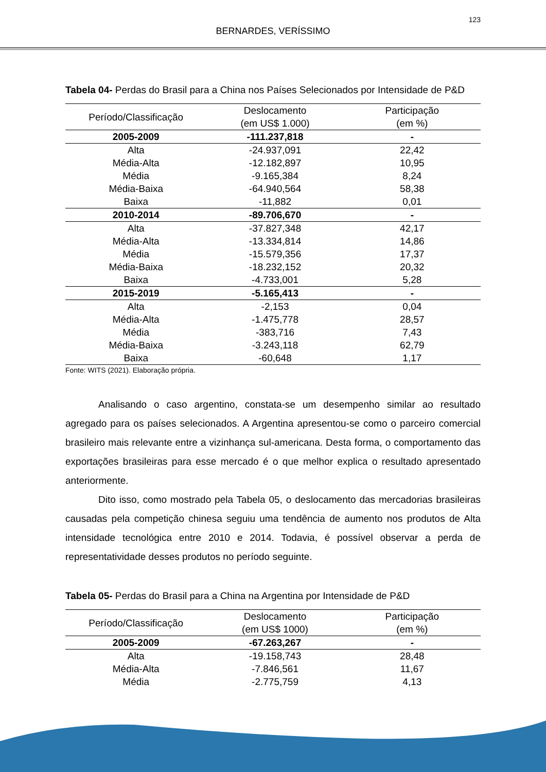123
BERNARDES, VERÍSSIMO
Tabela 04- Perdas do Brasil para a China nos Países Selecionados por Intensidade de P&D
| Período/Classificação | Deslocamento (em US$ 1.000) | Participação (em %) |
| --- | --- | --- |
| 2005-2009 | -111.237,818 | - |
| Alta | -24.937,091 | 22,42 |
| Média-Alta | -12.182,897 | 10,95 |
| Média | -9.165,384 | 8,24 |
| Média-Baixa | -64.940,564 | 58,38 |
| Baixa | -11,882 | 0,01 |
| 2010-2014 | -89.706,670 | - |
| Alta | -37.827,348 | 42,17 |
| Média-Alta | -13.334,814 | 14,86 |
| Média | -15.579,356 | 17,37 |
| Média-Baixa | -18.232,152 | 20,32 |
| Baixa | -4.733,001 | 5,28 |
| 2015-2019 | -5.165,413 | - |
| Alta | -2,153 | 0,04 |
| Média-Alta | -1.475,778 | 28,57 |
| Média | -383,716 | 7,43 |
| Média-Baixa | -3.243,118 | 62,79 |
| Baixa | -60,648 | 1,17 |
Fonte: WITS (2021). Elaboração própria.
Analisando o caso argentino, constata-se um desempenho similar ao resultado agregado para os países selecionados. A Argentina apresentou-se como o parceiro comercial brasileiro mais relevante entre a vizinhança sul-americana. Desta forma, o comportamento das exportações brasileiras para esse mercado é o que melhor explica o resultado apresentado anteriormente.
Dito isso, como mostrado pela Tabela 05, o deslocamento das mercadorias brasileiras causadas pela competição chinesa seguiu uma tendência de aumento nos produtos de Alta intensidade tecnológica entre 2010 e 2014. Todavia, é possível observar a perda de representatividade desses produtos no período seguinte.
Tabela 05- Perdas do Brasil para a China na Argentina por Intensidade de P&D
| Período/Classificação | Deslocamento (em US$ 1000) | Participação (em %) |
| --- | --- | --- |
| 2005-2009 | -67.263,267 | - |
| Alta | -19.158,743 | 28,48 |
| Média-Alta | -7.846,561 | 11,67 |
| Média | -2.775,759 | 4,13 |